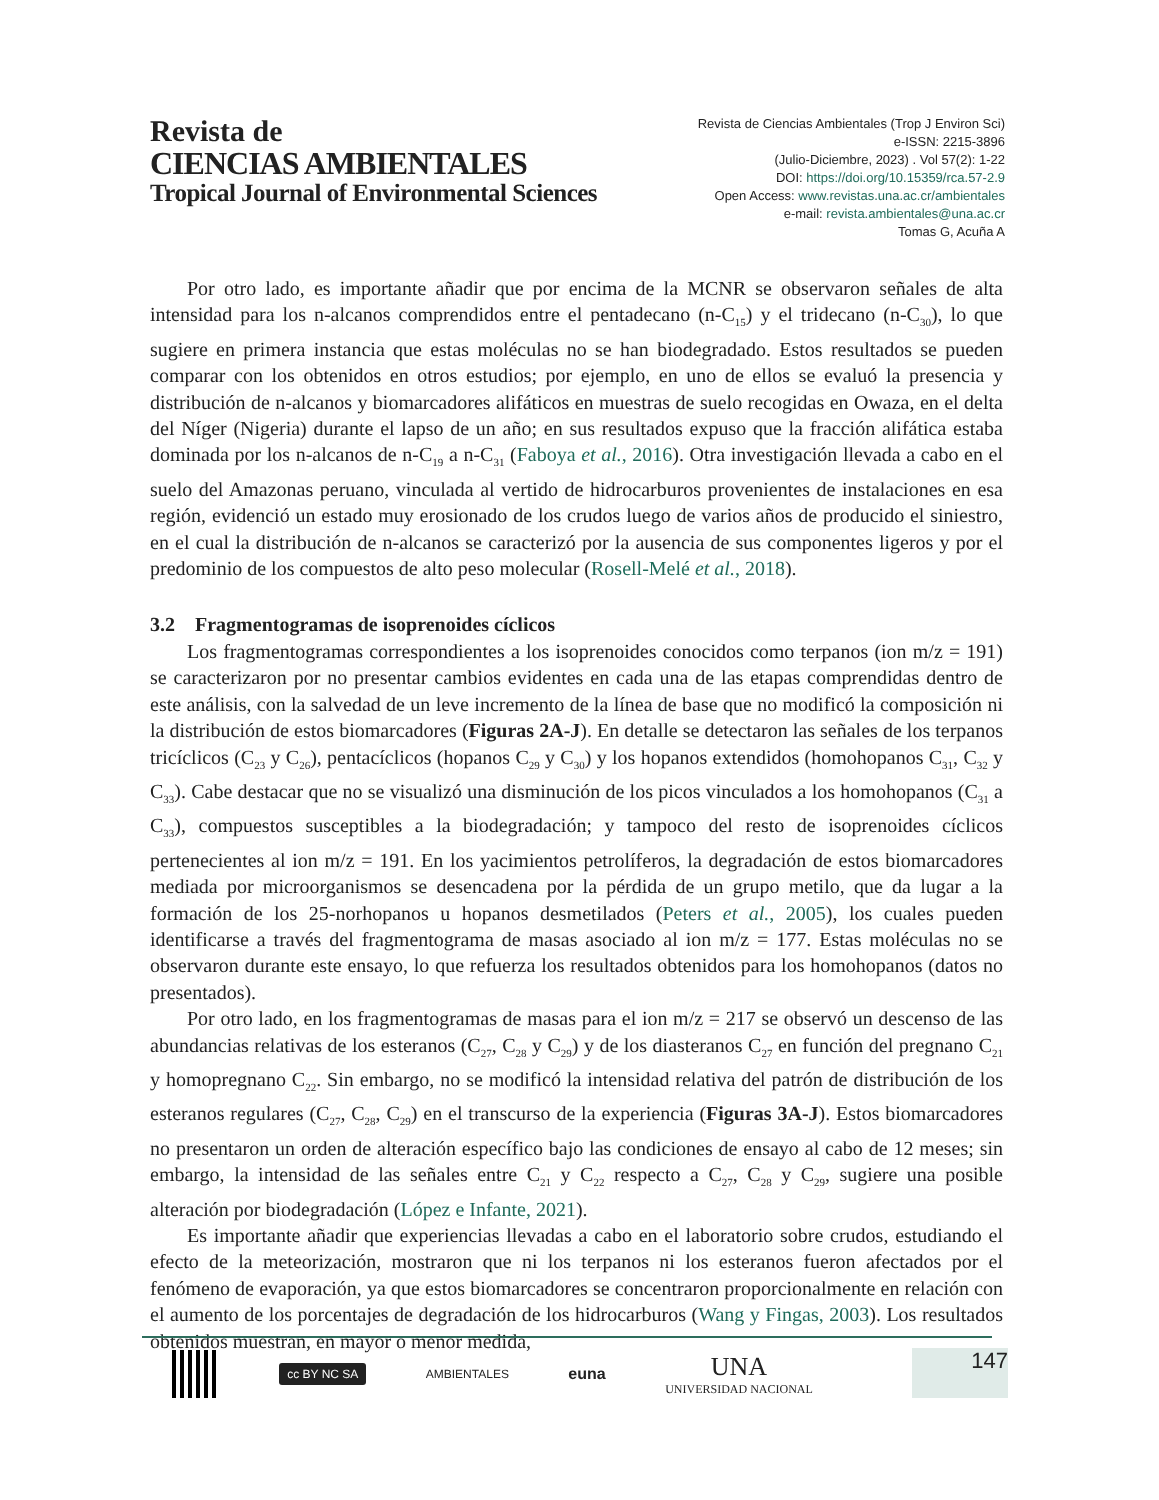Revista de
CIENCIAS AMBIENTALES
Tropical Journal of Environmental Sciences
Revista de Ciencias Ambientales (Trop J Environ Sci)
e-ISSN: 2215-3896
(Julio-Diciembre, 2023) . Vol 57(2): 1-22
DOI: https://doi.org/10.15359/rca.57-2.9
Open Access: www.revistas.una.ac.cr/ambientales
e-mail: revista.ambientales@una.ac.cr
Tomas G, Acuña A
Por otro lado, es importante añadir que por encima de la MCNR se observaron señales de alta intensidad para los n-alcanos comprendidos entre el pentadecano (n-C<sub>15</sub>) y el tridecano (n-C<sub>30</sub>), lo que sugiere en primera instancia que estas moléculas no se han biodegradado. Estos resultados se pueden comparar con los obtenidos en otros estudios; por ejemplo, en uno de ellos se evaluó la presencia y distribución de n-alcanos y biomarcadores alifáticos en muestras de suelo recogidas en Owaza, en el delta del Níger (Nigeria) durante el lapso de un año; en sus resultados expuso que la fracción alifática estaba dominada por los n-alcanos de n-C<sub>19</sub> a n-C<sub>31</sub> (Faboya et al., 2016). Otra investigación llevada a cabo en el suelo del Amazonas peruano, vinculada al vertido de hidrocarburos provenientes de instalaciones en esa región, evidenció un estado muy erosionado de los crudos luego de varios años de producido el siniestro, en el cual la distribución de n-alcanos se caracterizó por la ausencia de sus componentes ligeros y por el predominio de los compuestos de alto peso molecular (Rosell-Melé et al., 2018).
3.2 Fragmentogramas de isoprenoides cíclicos
Los fragmentogramas correspondientes a los isoprenoides conocidos como terpanos (ion m/z = 191) se caracterizaron por no presentar cambios evidentes en cada una de las etapas comprendidas dentro de este análisis, con la salvedad de un leve incremento de la línea de base que no modificó la composición ni la distribución de estos biomarcadores (Figuras 2A-J). En detalle se detectaron las señales de los terpanos tricíclicos (C<sub>23</sub> y C<sub>26</sub>), pentacíclicos (hopanos C<sub>29</sub> y C<sub>30</sub>) y los hopanos extendidos (homohopanos C<sub>31</sub>, C<sub>32</sub> y C<sub>33</sub>). Cabe destacar que no se visualizó una disminución de los picos vinculados a los homohopanos (C<sub>31</sub> a C<sub>33</sub>), compuestos susceptibles a la biodegradación; y tampoco del resto de isoprenoides cíclicos pertenecientes al ion m/z = 191. En los yacimientos petrolíferos, la degradación de estos biomarcadores mediada por microorganismos se desencadena por la pérdida de un grupo metilo, que da lugar a la formación de los 25-norhopanos u hopanos desmetilados (Peters et al., 2005), los cuales pueden identificarse a través del fragmentograma de masas asociado al ion m/z = 177. Estas moléculas no se observaron durante este ensayo, lo que refuerza los resultados obtenidos para los homohopanos (datos no presentados).
Por otro lado, en los fragmentogramas de masas para el ion m/z = 217 se observó un descenso de las abundancias relativas de los esteranos (C<sub>27</sub>, C<sub>28</sub> y C<sub>29</sub>) y de los diasteranos C<sub>27</sub> en función del pregnano C<sub>21</sub> y homopregnano C<sub>22</sub>. Sin embargo, no se modificó la intensidad relativa del patrón de distribución de los esteranos regulares (C<sub>27</sub>, C<sub>28</sub>, C<sub>29</sub>) en el transcurso de la experiencia (Figuras 3A-J). Estos biomarcadores no presentaron un orden de alteración específico bajo las condiciones de ensayo al cabo de 12 meses; sin embargo, la intensidad de las señales entre C<sub>21</sub> y C<sub>22</sub> respecto a C<sub>27</sub>, C<sub>28</sub> y C<sub>29</sub>, sugiere una posible alteración por biodegradación (López e Infante, 2021).
Es importante añadir que experiencias llevadas a cabo en el laboratorio sobre crudos, estudiando el efecto de la meteorización, mostraron que ni los terpanos ni los esteranos fueron afectados por el fenómeno de evaporación, ya que estos biomarcadores se concentraron proporcionalmente en relación con el aumento de los porcentajes de degradación de los hidrocarburos (Wang y Fingas, 2003). Los resultados obtenidos muestran, en mayor o menor medida,
cc BY NC SA
AMBIENTALES
euna
UNA
UNIVERSIDAD NACIONAL
147